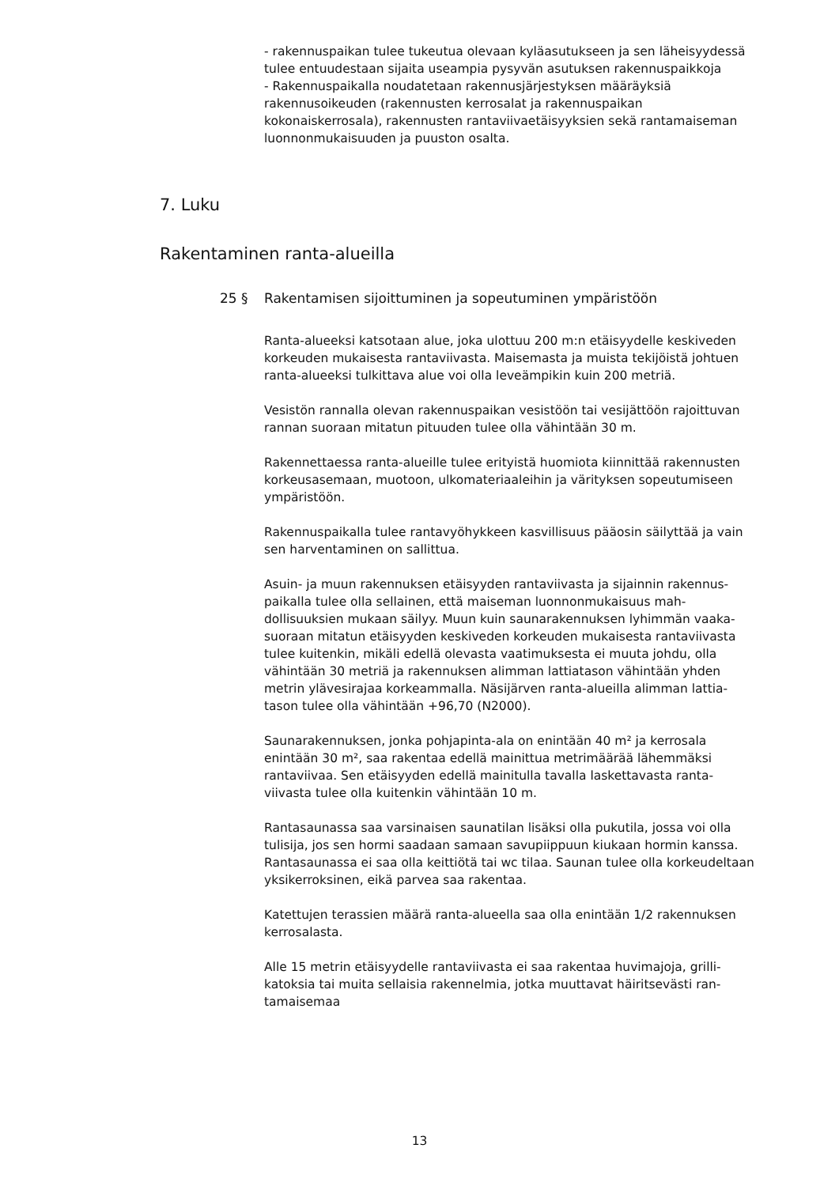- rakennuspaikan tulee tukeutua olevaan kyläasutukseen ja sen läheisyydessä tulee entuudestaan sijaita useampia pysyvän asutuksen rakennuspaikkoja
- Rakennuspaikalla noudatetaan rakennusjärjestyksen määräyksiä rakennusoikeuden (rakennusten kerrosalat ja rakennuspaikan kokonaiskerrosala), rakennusten rantaviivaetäisyyksien sekä rantamaiseman luonnonmukaisuuden ja puuston osalta.
7. Luku
Rakentaminen ranta-alueilla
25 § Rakentamisen sijoittuminen ja sopeutuminen ympäristöön
Ranta-alueeksi katsotaan alue, joka ulottuu 200 m:n etäisyydelle keskiveden korkeuden mukaisesta rantaviivasta. Maisemasta ja muista teki­jöistä johtuen ranta-alueeksi tulkittava alue voi olla leveämpikin kuin 200 metriä.
Vesistön rannalla olevan rakennuspaikan vesistöön tai vesijättöön ra­joittuvan rannan suoraan mitatun pituuden tulee olla vähintään 30 m.
Rakennettaessa ranta-alueille tulee erityistä huomiota kiinnittää raken­nusten korkeusasemaan, muotoon, ulkomateriaaleihin ja värityksen sopeu­tumiseen ympäristöön.
Rakennuspaikalla tulee rantavyöhykkeen kasvillisuus pääosin säilyttää ja vain sen harventaminen on sallittua.
Asuin- ja muun rakennuksen etäisyyden rantaviivasta ja sijainnin rakennus­paikalla tulee olla sellainen, että maiseman luonnonmukaisuus mah­dollisuuksien mukaan säilyy. Muun kuin saunarakennuksen lyhimmän vaaka­suoraan mitatun etäisyyden keskiveden korkeuden mukaisesta rantaviivasta tulee kuitenkin, mikäli edellä olevasta vaatimuksesta ei muuta johdu, olla vähintään 30 metriä ja rakennuksen alimman lattiatason vähintään yhden metrin ylävesirajaa korkeammalla. Näsijärven ranta-alueilla alimman lattia­tason tulee olla vähintään +96,70 (N2000).
Saunarakennuksen, jonka pohjapinta-ala on enintään 40 m² ja kerrosala enintään 30 m², saa rakentaa edellä mainittua metrimäärää lähemmäksi rantaviivaa. Sen etäisyyden edellä mainitulla tavalla laskettavasta ranta­viivasta tulee olla kuitenkin vähintään 10 m.
Rantasaunassa saa varsinaisen saunatilan lisäksi olla pukutila, jossa voi olla tulisija, jos sen hormi saadaan samaan savupiippuun kiukaan hormin kanssa. Rantasaunassa ei saa olla keittiötä tai wc tilaa. Saunan tulee olla korkeudeltaan yksikerroksinen, eikä parvea saa rakentaa.
Katettujen terassien määrä ranta-alueella saa olla enintään 1/2 rakennuksen kerrosalasta.
Alle 15 metrin etäisyydelle rantaviivasta ei saa rakentaa huvimajoja, grilli­katoksia tai muita sellaisia rakennelmia, jotka muuttavat häiritsevästi ran­tamaisemaa
13